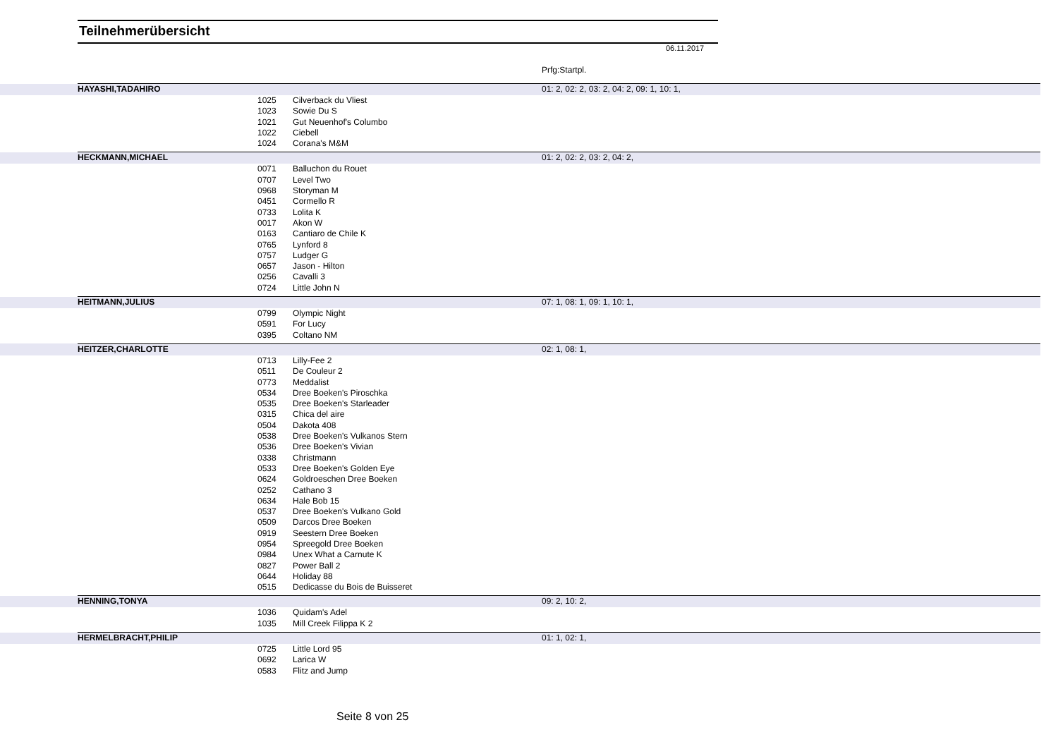Teilnehmerübersicht
06.11.2017
Prfg:Startpl.
| | HAYASHI,TADAHIRO | | | 01: 2, 02: 2, 03: 2, 04: 2, 09: 1, 10: 1, | |
| | | 1025 | Cilverback du Vliest | | |
| | | 1023 | Sowie Du S | | |
| | | 1021 | Gut Neuenhof's Columbo | | |
| | | 1022 | Ciebell | | |
| | | 1024 | Corana's M&M | | |
| | HECKMANN,MICHAEL | | | 01: 2, 02: 2, 03: 2, 04: 2, | |
| | | 0071 | Balluchon du Rouet | | |
| | | 0707 | Level Two | | |
| | | 0968 | Storyman M | | |
| | | 0451 | Cormello R | | |
| | | 0733 | Lolita K | | |
| | | 0017 | Akon W | | |
| | | 0163 | Cantiaro de Chile K | | |
| | | 0765 | Lynford 8 | | |
| | | 0757 | Ludger G | | |
| | | 0657 | Jason - Hilton | | |
| | | 0256 | Cavalli 3 | | |
| | | 0724 | Little John N | | |
| | HEITMANN,JULIUS | | | 07: 1, 08: 1, 09: 1, 10: 1, | |
| | | 0799 | Olympic Night | | |
| | | 0591 | For Lucy | | |
| | | 0395 | Coltano NM | | |
| | HEITZER,CHARLOTTE | | | 02: 1, 08: 1, | |
| | | 0713 | Lilly-Fee 2 | | |
| | | 0511 | De Couleur 2 | | |
| | | 0773 | Meddalist | | |
| | | 0534 | Dree Boeken's Piroschka | | |
| | | 0535 | Dree Boeken's Starleader | | |
| | | 0315 | Chica del aire | | |
| | | 0504 | Dakota 408 | | |
| | | 0538 | Dree Boeken's Vulkanos Stern | | |
| | | 0536 | Dree Boeken's Vivian | | |
| | | 0338 | Christmann | | |
| | | 0533 | Dree Boeken's Golden Eye | | |
| | | 0624 | Goldroeschen Dree Boeken | | |
| | | 0252 | Cathano 3 | | |
| | | 0634 | Hale Bob 15 | | |
| | | 0537 | Dree Boeken's Vulkano Gold | | |
| | | 0509 | Darcos Dree Boeken | | |
| | | 0919 | Seestern Dree Boeken | | |
| | | 0954 | Spreegold Dree Boeken | | |
| | | 0984 | Unex What a Carnute K | | |
| | | 0827 | Power Ball 2 | | |
| | | 0644 | Holiday 88 | | |
| | | 0515 | Dedicasse du Bois de Buisseret | | |
| | HENNING,TONYA | | | 09: 2, 10: 2, | |
| | | 1036 | Quidam's Adel | | |
| | | 1035 | Mill Creek Filippa K 2 | | |
| | HERMELBRACHT,PHILIP | | | 01: 1, 02: 1, | |
| | | 0725 | Little Lord 95 | | |
| | | 0692 | Larica W | | |
| | | 0583 | Flitz and Jump | | |
Seite 8 von 25